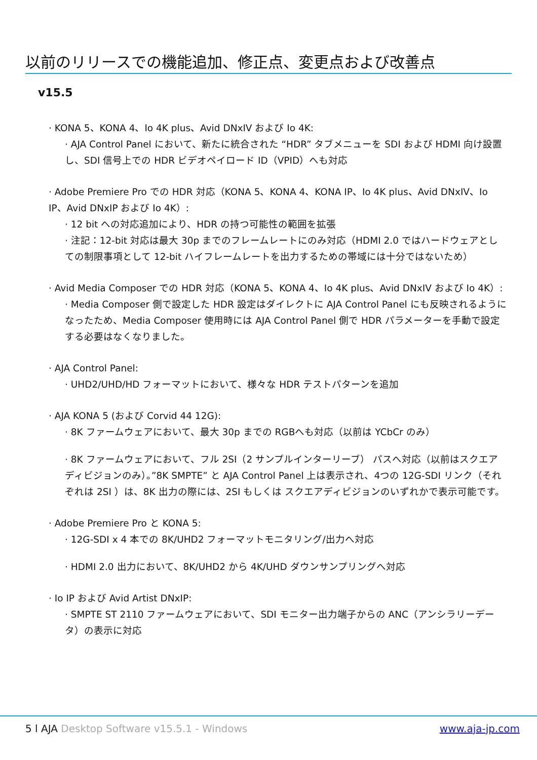以前のリリースでの機能追加、修正点、変更点および改善点
v15.5
· KONA 5、KONA 4、Io 4K plus、Avid DNxIV および Io 4K:
· AJA Control Panel において、新たに統合された “HDR” タブメニューを SDI および HDMI 向け設置し、SDI 信号上での HDR ビデオペイロード ID（VPID）へも対応
· Adobe Premiere Pro での HDR 対応（KONA 5、KONA 4、KONA IP、Io 4K plus、Avid DNxIV、Io IP、Avid DNxIP および Io 4K）:
· 12 bit への対応追加により、HDR の持つ可能性の範囲を拡張
· 注記：12-bit 対応は最大 30p までのフレームレートにのみ対応（HDMI 2.0 ではハードウェアとしての制限事項として 12-bit ハイフレームレートを出力するための帯域には十分ではないため）
· Avid Media Composer での HDR 対応（KONA 5、KONA 4、Io 4K plus、Avid DNxIV および Io 4K）:
· Media Composer 側で設定した HDR 設定はダイレクトに AJA Control Panel にも反映されるようになったため、Media Composer 使用時には AJA Control Panel 側で HDR パラメーターを手動で設定する必要はなくなりました。
· AJA Control Panel:
· UHD2/UHD/HD フォーマットにおいて、様々な HDR テストパターンを追加
· AJA KONA 5 (および Corvid 44 12G):
· 8K ファームウェアにおいて、最大 30p までの RGBへも対応（以前は YCbCr のみ）
· 8K ファームウェアにおいて、フル 2SI（2 サンプルインターリーブ） パスへ対応（以前はスクエアディビジョンのみ）。”8K SMPTE” と AJA Control Panel 上は表示され、4つの 12G-SDI リンク（それぞれは 2SI ）は、8K 出力の際には、2SI もしくは スクエアディビジョンのいずれかで表示可能です。
· Adobe Premiere Pro と KONA 5:
· 12G-SDI x 4 本での 8K/UHD2 フォーマットモニタリング/出力へ対応
· HDMI 2.0 出力において、8K/UHD2 から 4K/UHD ダウンサンプリングへ対応
· Io IP および Avid Artist DNxIP:
· SMPTE ST 2110 ファームウェアにおいて、SDI モニター出力端子からの ANC（アンシラリーデータ）の表示に対応
5 l AJA Desktop Software v15.5.1 - Windows www.aja-jp.com